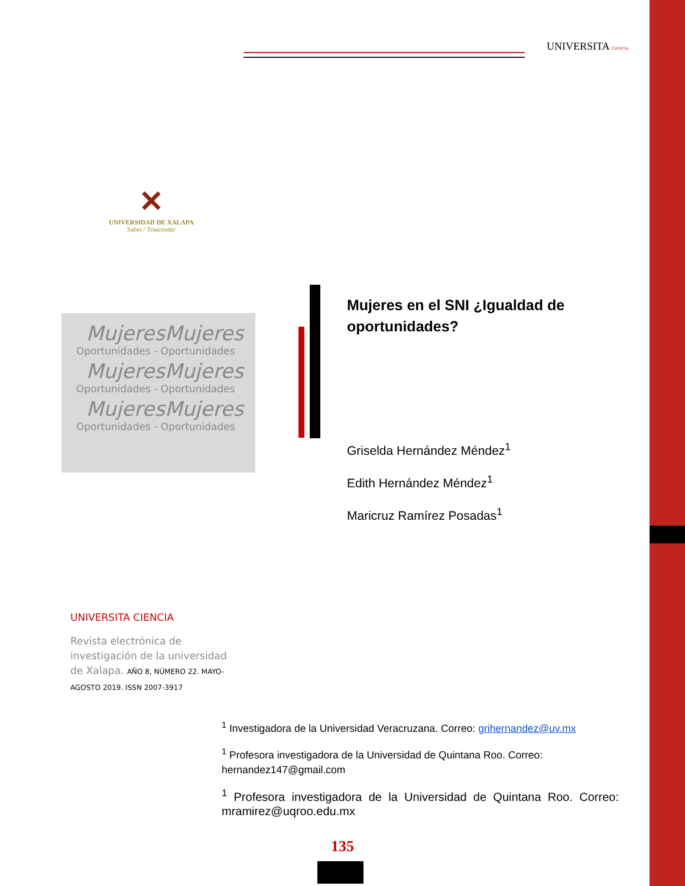UNIVERSITA CIENCIA
✕
UNIVERSIDAD DE XALAPA
Saber / Trascender
MujeresMujeres
Oportunidades - Oportunidades
MujeresMujeres
Oportunidades - Oportunidades
MujeresMujeres
Oportunidades - Oportunidades
Mujeres en el SNI ¿Igualdad de oportunidades?
Griselda Hernández Méndez<sup>1</sup>
Edith Hernández Méndez<sup>1</sup>
Maricruz Ramírez Posadas<sup>1</sup>
UNIVERSITA CIENCIA
Revista electrónica de investigación de la universidad de Xalapa. AÑO 8, NÚMERO 22. MAYO-AGOSTO 2019. ISSN 2007-3917
<sup>1</sup> Investigadora de la Universidad Veracruzana. Correo: grihernandez@uv.mx
<sup>1</sup> Profesora investigadora de la Universidad de Quintana Roo. Correo: hernandez147@gmail.com
<sup>1</sup> Profesora investigadora de la Universidad de Quintana Roo. Correo: mramirez@uqroo.edu.mx
135